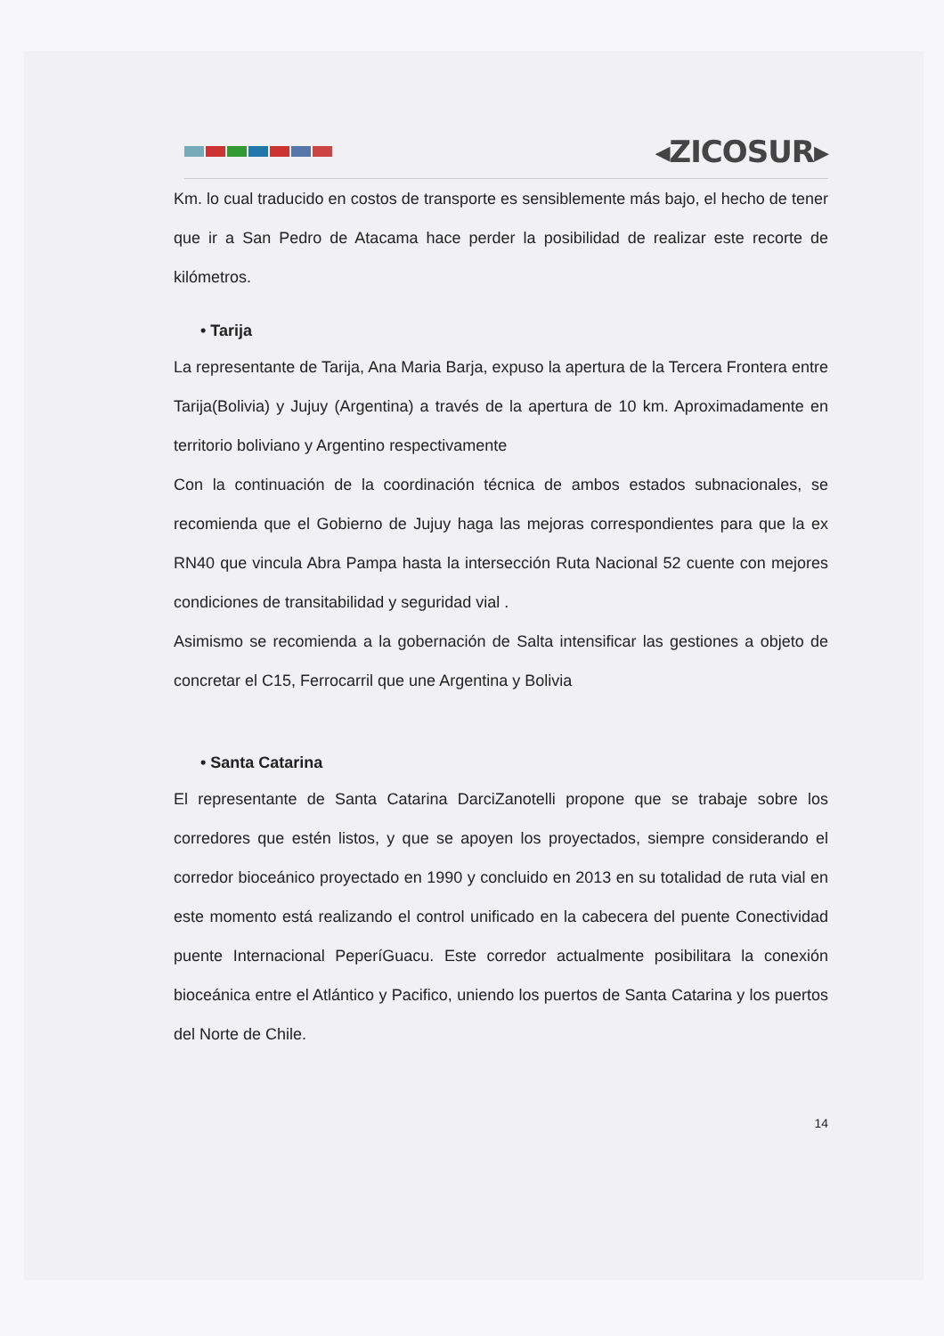◂ZICOSUR▸
Km. lo cual traducido en costos de transporte es sensiblemente más bajo, el hecho de tener que ir a San Pedro de Atacama hace perder la posibilidad de realizar este recorte de kilómetros.
• Tarija
La representante de Tarija, Ana Maria Barja, expuso la apertura de la Tercera Frontera entre Tarija(Bolivia) y Jujuy (Argentina) a través de la apertura de 10 km. Aproximadamente en territorio boliviano y Argentino respectivamente
Con la continuación de la coordinación técnica de ambos estados subnacionales, se recomienda que el Gobierno de Jujuy haga las mejoras correspondientes para que la ex RN40 que vincula Abra Pampa hasta la intersección Ruta Nacional 52 cuente con mejores condiciones de transitabilidad y seguridad vial .
Asimismo se recomienda a la gobernación de Salta intensificar las gestiones a objeto de concretar el C15, Ferrocarril que une Argentina y Bolivia
• Santa Catarina
El representante de Santa Catarina DarciZanotelli propone que se trabaje sobre los corredores que estén listos, y que se apoyen los proyectados, siempre considerando el corredor bioceánico proyectado en 1990 y concluido en 2013 en su totalidad de ruta vial en este momento está realizando el control unificado en la cabecera del puente Conectividad puente Internacional PeperíGuacu. Este corredor actualmente posibilitara la conexión bioceánica entre el Atlántico y Pacifico, uniendo los puertos de Santa Catarina y los puertos del Norte de Chile.
14